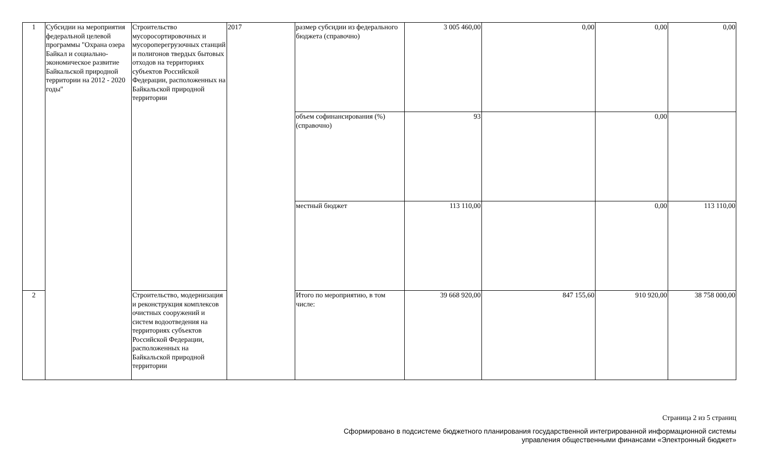| 1 | Субсидии на мероприятия федеральной целевой программы "Охрана озера Байкал и социально-экономическое развитие Байкальской природной территории на 2012 - 2020 годы" | Строительство мусоросортировочных и мусороперегрузочных станций и полигонов твердых бытовых отходов на территориях субъектов Российской Федерации, расположенных на Байкальской природной территории | 2017 | размер субсидии из федерального бюджета (справочно) | 3 005 460,00 | 0,00 | 0,00 | 0,00 |
| | | | | объем софинансирования (%) (справочно) | 93 | | 0,00 | |
| | | | | местный бюджет | 113 110,00 | | 0,00 | 113 110,00 |
| 2 | | Строительство, модернизация и реконструкция комплексов очистных сооружений и систем водоотведения на территориях субъектов Российской Федерации, расположенных на Байкальской природной территории | | Итого по мероприятию, в том числе: | 39 668 920,00 | 847 155,60 | 910 920,00 | 38 758 000,00 |
Страница 2 из 5 страниц
Сформировано в подсистеме бюджетного планирования государственной интегрированной информационной системы
управления общественными финансами «Электронный бюджет»